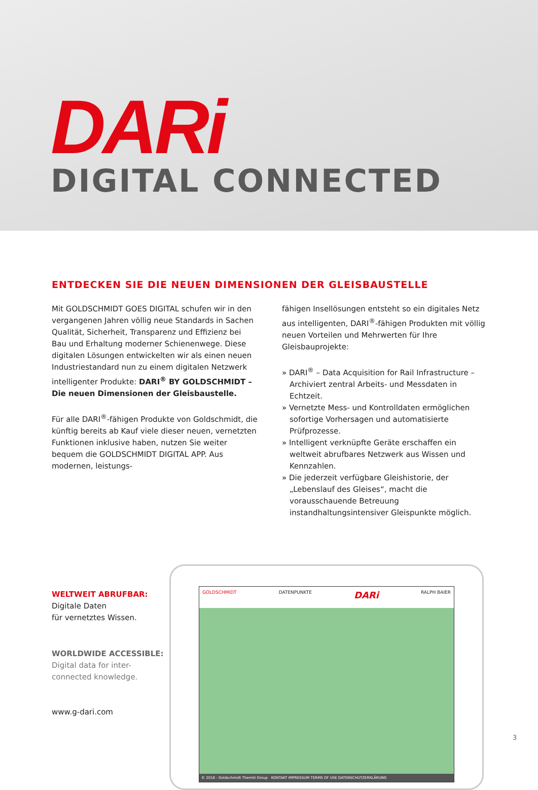DARi
DIGITAL CONNECTED
ENTDECKEN SIE DIE NEUEN DIMENSIONEN DER GLEISBAUSTELLE
Mit GOLDSCHMIDT GOES DIGITAL schufen wir in den vergangenen Jahren völlig neue Standards in Sachen Qualität, Sicherheit, Transparenz und Effizienz bei Bau und Erhaltung moderner Schienenwege. Diese digitalen Lösungen entwickelten wir als einen neuen Industriestandard nun zu einem digitalen Netzwerk intelligenter Produkte: DARI<sup>®</sup> BY GOLDSCHMIDT – Die neuen Dimensionen der Gleisbaustelle.
Für alle DARI<sup>®</sup>-fähigen Produkte von Goldschmidt, die künftig bereits ab Kauf viele dieser neuen, vernetzten Funktionen inklusive haben, nutzen Sie weiter bequem die GOLDSCHMIDT DIGITAL APP. Aus modernen, leistungs-
fähigen Insellösungen entsteht so ein digitales Netz aus intelligenten, DARI<sup>®</sup>-fähigen Produkten mit völlig neuen Vorteilen und Mehrwerten für Ihre Gleisbauprojekte:
» DARI<sup>®</sup> – Data Acquisition for Rail Infrastructure – Archiviert zentral Arbeits- und Messdaten in Echtzeit.
» Vernetzte Mess- und Kontrolldaten ermöglichen sofortige Vorhersagen und automatisierte Prüfprozesse.
» Intelligent verknüpfte Geräte erschaffen ein weltweit abrufbares Netzwerk aus Wissen und Kennzahlen.
» Die jederzeit verfügbare Gleishistorie, der „Lebenslauf des Gleises“, macht die vorausschauende Betreuung instandhaltungsintensiver Gleispunkte möglich.
WELTWEIT ABRUFBAR:
Digitale Daten
für vernetztes Wissen.
WORLDWIDE ACCESSIBLE:
Digital data for inter-
connected knowledge.
GOLDSCHMIDT DATENPUNKTE DARi RALPH BAIER
© 2018 - Goldschmidt Thermit Group KONTAKT IMPRESSUM TERMS OF USE DATENSCHUTZERKLÄRUNG
www.g-dari.com
3